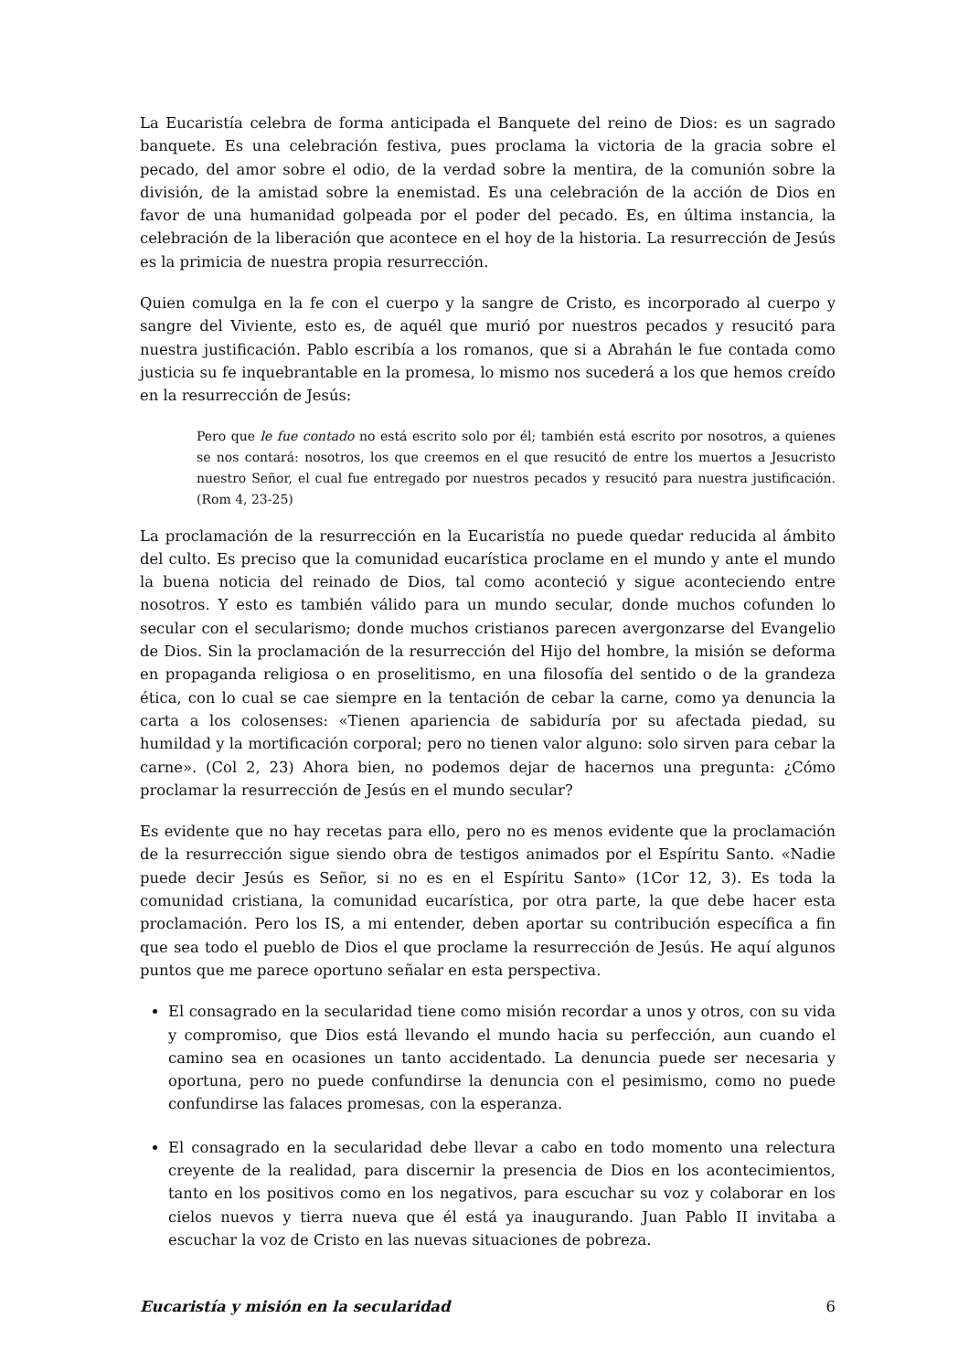La Eucaristía celebra de forma anticipada el Banquete del reino de Dios: es un sagrado banquete. Es una celebración festiva, pues proclama la victoria de la gracia sobre el pecado, del amor sobre el odio, de la verdad sobre la mentira, de la comunión sobre la división, de la amistad sobre la enemistad. Es una celebración de la acción de Dios en favor de una humanidad golpeada por el poder del pecado. Es, en última instancia, la celebración de la liberación que acontece en el hoy de la historia. La resurrección de Jesús es la primicia de nuestra propia resurrección.
Quien comulga en la fe con el cuerpo y la sangre de Cristo, es incorporado al cuerpo y sangre del Viviente, esto es, de aquél que murió por nuestros pecados y resucitó para nuestra justificación. Pablo escribía a los romanos, que si a Abrahán le fue contada como justicia su fe inquebrantable en la promesa, lo mismo nos sucederá a los que hemos creído en la resurrección de Jesús:
Pero que le fue contado no está escrito solo por él; también está escrito por nosotros, a quienes se nos contará: nosotros, los que creemos en el que resucitó de entre los muertos a Jesucristo nuestro Señor, el cual fue entregado por nuestros pecados y resucitó para nuestra justificación. (Rom 4, 23-25)
La proclamación de la resurrección en la Eucaristía no puede quedar reducida al ámbito del culto. Es preciso que la comunidad eucarística proclame en el mundo y ante el mundo la buena noticia del reinado de Dios, tal como aconteció y sigue aconteciendo entre nosotros. Y esto es también válido para un mundo secular, donde muchos cofunden lo secular con el secularismo; donde muchos cristianos parecen avergonzarse del Evangelio de Dios. Sin la proclamación de la resurrección del Hijo del hombre, la misión se deforma en propaganda religiosa o en proselitismo, en una filosofía del sentido o de la grandeza ética, con lo cual se cae siempre en la tentación de cebar la carne, como ya denuncia la carta a los colosenses: «Tienen apariencia de sabiduría por su afectada piedad, su humildad y la mortificación corporal; pero no tienen valor alguno: solo sirven para cebar la carne». (Col 2, 23) Ahora bien, no podemos dejar de hacernos una pregunta: ¿Cómo proclamar la resurrección de Jesús en el mundo secular?
Es evidente que no hay recetas para ello, pero no es menos evidente que la proclamación de la resurrección sigue siendo obra de testigos animados por el Espíritu Santo. «Nadie puede decir Jesús es Señor, si no es en el Espíritu Santo» (1Cor 12, 3). Es toda la comunidad cristiana, la comunidad eucarística, por otra parte, la que debe hacer esta proclamación. Pero los IS, a mi entender, deben aportar su contribución específica a fin que sea todo el pueblo de Dios el que proclame la resurrección de Jesús. He aquí algunos puntos que me parece oportuno señalar en esta perspectiva.
El consagrado en la secularidad tiene como misión recordar a unos y otros, con su vida y compromiso, que Dios está llevando el mundo hacia su perfección, aun cuando el camino sea en ocasiones un tanto accidentado. La denuncia puede ser necesaria y oportuna, pero no puede confundirse la denuncia con el pesimismo, como no puede confundirse las falaces promesas, con la esperanza.
El consagrado en la secularidad debe llevar a cabo en todo momento una relectura creyente de la realidad, para discernir la presencia de Dios en los acontecimientos, tanto en los positivos como en los negativos, para escuchar su voz y colaborar en los cielos nuevos y tierra nueva que él está ya inaugurando. Juan Pablo II invitaba a escuchar la voz de Cristo en las nuevas situaciones de pobreza.
Eucaristía y misión en la secularidad 6